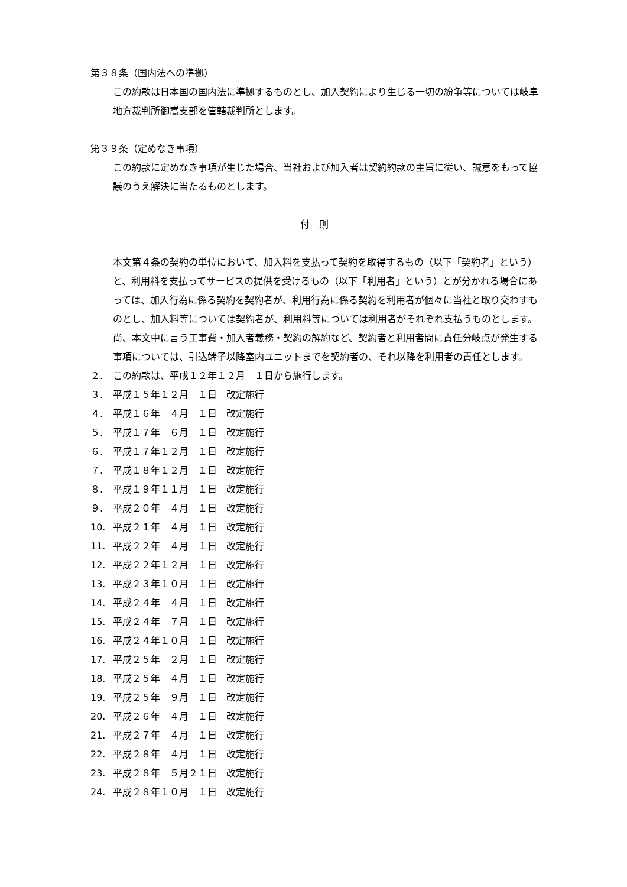第３８条（国内法への準拠）
この約款は日本国の国内法に準拠するものとし、加入契約により生じる一切の紛争等については岐阜地方裁判所御嵩支部を管轄裁判所とします。
第３９条（定めなき事項）
この約款に定めなき事項が生じた場合、当社および加入者は契約約款の主旨に従い、誠意をもって協議のうえ解決に当たるものとします。
付　則
本文第４条の契約の単位において、加入料を支払って契約を取得するもの（以下「契約者」という）と、利用料を支払ってサービスの提供を受けるもの（以下「利用者」という）とが分かれる場合にあっては、加入行為に係る契約を契約者が、利用行為に係る契約を利用者が個々に当社と取り交わすものとし、加入料等については契約者が、利用料等については利用者がそれぞれ支払うものとします。
尚、本文中に言う工事費・加入者義務・契約の解約など、契約者と利用者間に責任分岐点が発生する事項については、引込端子以降室内ユニットまでを契約者の、それ以降を利用者の責任とします。
２. この約款は、平成１２年１２月　１日から施行します。
３. 平成１５年１２月　１日　改定施行
４. 平成１６年　４月　１日　改定施行
５. 平成１７年　６月　１日　改定施行
６. 平成１７年１２月　１日　改定施行
７. 平成１８年１２月　１日　改定施行
８. 平成１９年１１月　１日　改定施行
９. 平成２０年　４月　１日　改定施行
10. 平成２１年　４月　１日　改定施行
11. 平成２２年　４月　１日　改定施行
12. 平成２２年１２月　１日　改定施行
13. 平成２３年１０月　１日　改定施行
14. 平成２４年　４月　１日　改定施行
15. 平成２４年　７月　１日　改定施行
16. 平成２４年１０月　１日　改定施行
17. 平成２５年　２月　１日　改定施行
18. 平成２５年　４月　１日　改定施行
19. 平成２５年　９月　１日　改定施行
20. 平成２６年　４月　１日　改定施行
21. 平成２７年　４月　１日　改定施行
22. 平成２８年　４月　１日　改定施行
23. 平成２８年　５月２１日　改定施行
24. 平成２８年１０月　１日　改定施行